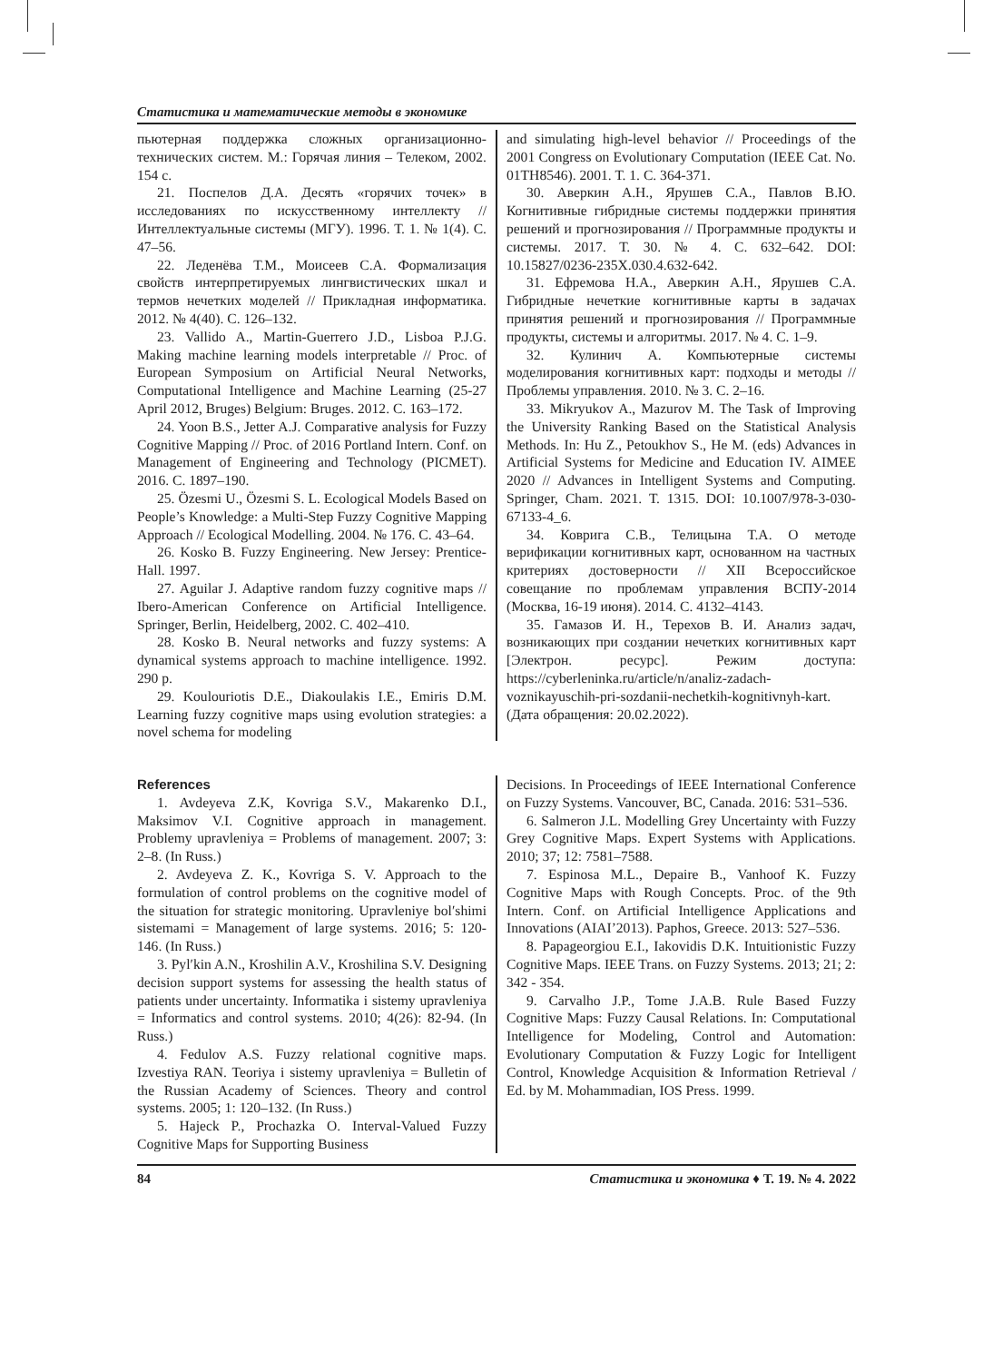Статистика и математические методы в экономике
пьютерная поддержка сложных организационно-технических систем. М.: Горячая линия – Телеком, 2002. 154 с.
21. Поспелов Д.А. Десять «горячих точек» в исследованиях по искусственному интеллекту // Интеллектуальные системы (МГУ). 1996. Т. 1. № 1(4). С. 47–56.
22. Леденёва Т.М., Моисеев С.А. Формализация свойств интерпретируемых лингвистических шкал и термов нечетких моделей // Прикладная информатика. 2012. № 4(40). С. 126–132.
23. Vallido A., Martin-Guerrero J.D., Lisboa P.J.G. Making machine learning models interpretable // Proc. of European Symposium on Artificial Neural Networks, Computational Intelligence and Machine Learning (25-27 April 2012, Bruges) Belgium: Bruges. 2012. С. 163–172.
24. Yoon B.S., Jetter A.J. Comparative analysis for Fuzzy Cognitive Mapping // Proc. of 2016 Portland Intern. Conf. on Management of Engineering and Technology (PICMET). 2016. С. 1897–190.
25. Özesmi U., Özesmi S. L. Ecological Models Based on People’s Knowledge: a Multi-Step Fuzzy Cognitive Mapping Approach // Ecological Modelling. 2004. № 176. С. 43–64.
26. Kosko B. Fuzzy Engineering. New Jersey: Prentice-Hall. 1997.
27. Aguilar J. Adaptive random fuzzy cognitive maps // Ibero-American Conference on Artificial Intelligence. Springer, Berlin, Heidelberg, 2002. С. 402–410.
28. Kosko B. Neural networks and fuzzy systems: A dynamical systems approach to machine intelligence. 1992. 290 p.
29. Koulouriotis D.E., Diakoulakis I.E., Emiris D.M. Learning fuzzy cognitive maps using evolution strategies: a novel schema for modeling
and simulating high-level behavior // Proceedings of the 2001 Congress on Evolutionary Computation (IEEE Cat. No. 01TH8546). 2001. Т. 1. С. 364-371.
30. Аверкин А.Н., Ярушев С.А., Павлов В.Ю. Когнитивные гибридные системы поддержки принятия решений и прогнозирования // Программные продукты и системы. 2017. Т. 30. № 4. С. 632–642. DOI: 10.15827/0236-235X.030.4.632-642.
31. Ефремова Н.А., Аверкин А.Н., Ярушев С.А. Гибридные нечеткие когнитивные карты в задачах принятия решений и прогнозирования // Программные продукты, системы и алгоритмы. 2017. № 4. С. 1–9.
32. Кулинич А. Компьютерные системы моделирования когнитивных карт: подходы и методы // Проблемы управления. 2010. № 3. С. 2–16.
33. Mikryukov A., Mazurov M. The Task of Improving the University Ranking Based on the Statistical Analysis Methods. In: Hu Z., Petoukhov S., He M. (eds) Advances in Artificial Systems for Medicine and Education IV. AIMEE 2020 // Advances in Intelligent Systems and Computing. Springer, Cham. 2021. Т. 1315. DOI: 10.1007/978-3-030-67133-4_6.
34. Коврига С.В., Телицына Т.А. О методе верификации когнитивных карт, основанном на частных критериях достоверности // XII Всероссийское совещание по проблемам управления ВСПУ-2014 (Москва, 16-19 июня). 2014. С. 4132–4143.
35. Гамазов И. Н., Терехов В. И. Анализ задач, возникающих при создании нечетких когнитивных карт [Электрон. ресурс]. Режим доступа: https://cyberleninka.ru/article/n/analiz-zadach-voznikayuschih-pri-sozdanii-nechetkih-kognitivnyh-kart. (Дата обращения: 20.02.2022).
References
1. Avdeyeva Z.K, Kovriga S.V., Makarenko D.I., Maksimov V.I. Cognitive approach in management. Problemy upravleniya = Problems of management. 2007; 3: 2–8. (In Russ.)
2. Avdeyeva Z. K., Kovriga S. V. Approach to the formulation of control problems on the cognitive model of the situation for strategic monitoring. Upravleniye bol′shimi sistemami = Management of large systems. 2016; 5: 120-146. (In Russ.)
3. Pyl′kin A.N., Kroshilin A.V., Kroshilina S.V. Designing decision support systems for assessing the health status of patients under uncertainty. Informatika i sistemy upravleniya = Informatics and control systems. 2010; 4(26): 82-94. (In Russ.)
4. Fedulov A.S. Fuzzy relational cognitive maps. Izvestiya RAN. Teoriya i sistemy upravleniya = Bulletin of the Russian Academy of Sciences. Theory and control systems. 2005; 1: 120–132. (In Russ.)
5. Hajeck P., Prochazka O. Interval-Valued Fuzzy Cognitive Maps for Supporting Business
Decisions. In Proceedings of IEEE International Conference on Fuzzy Systems. Vancouver, BC, Canada. 2016: 531–536.
6. Salmeron J.L. Modelling Grey Uncertainty with Fuzzy Grey Cognitive Maps. Expert Systems with Applications. 2010; 37; 12: 7581–7588.
7. Espinosa M.L., Depaire B., Vanhoof K. Fuzzy Cognitive Maps with Rough Concepts. Proc. of the 9th Intern. Conf. on Artificial Intelligence Applications and Innovations (AIAI’2013). Paphos, Greece. 2013: 527–536.
8. Papageorgiou E.I., Iakovidis D.K. Intuitionistic Fuzzy Cognitive Maps. IEEE Trans. on Fuzzy Systems. 2013; 21; 2: 342 - 354.
9. Carvalho J.P., Tome J.A.B. Rule Based Fuzzy Cognitive Maps: Fuzzy Causal Relations. In: Computational Intelligence for Modeling, Control and Automation: Evolutionary Computation & Fuzzy Logic for Intelligent Control, Knowledge Acquisition & Information Retrieval / Ed. by M. Mohammadian, IOS Press. 1999.
84 Статистика и экономика ♦ Т. 19. № 4. 2022